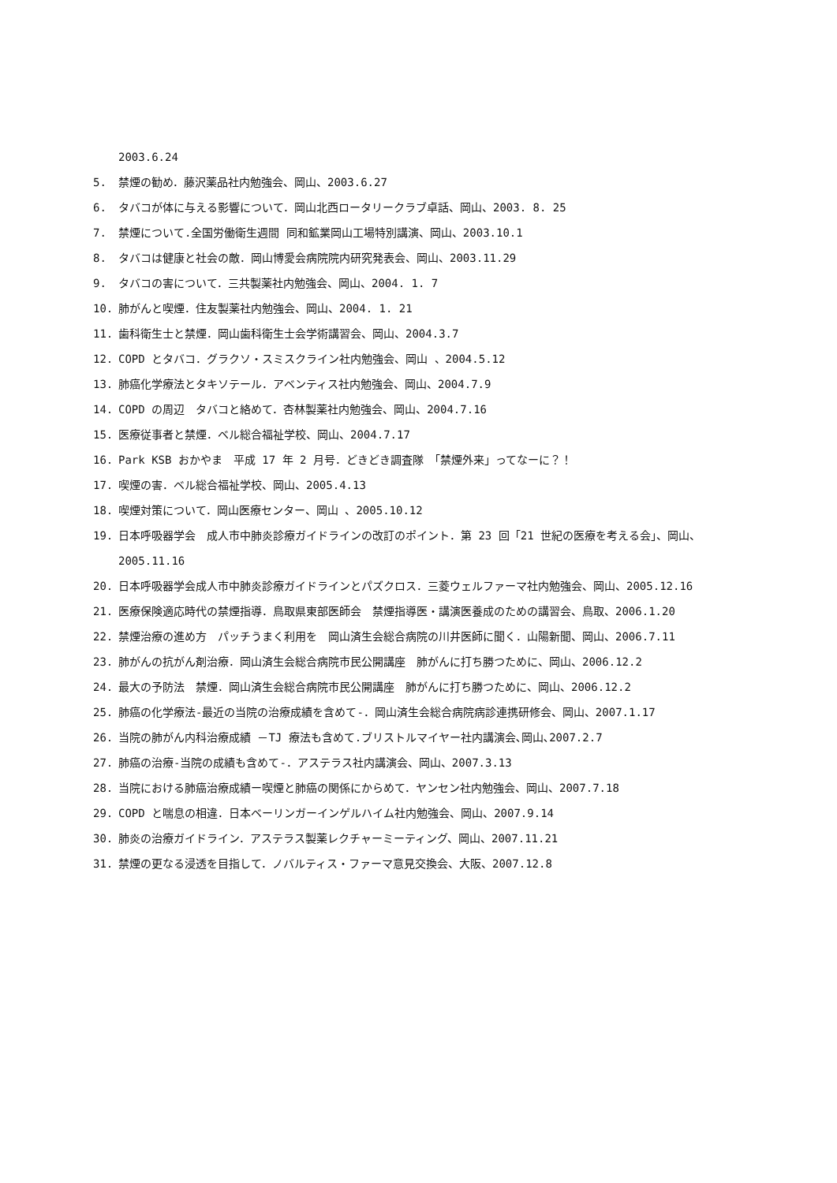2003.6.24
5. 禁煙の勧め．藤沢薬品社内勉強会、岡山、2003.6.27
6. タバコが体に与える影響について．岡山北西ロータリークラブ卓話、岡山、2003. 8. 25
7. 禁煙について.全国労働衛生週間 同和鉱業岡山工場特別講演、岡山、2003.10.1
8. タバコは健康と社会の敵．岡山博愛会病院院内研究発表会、岡山、2003.11.29
9. タバコの害について．三共製薬社内勉強会、岡山、2004. 1. 7
10. 肺がんと喫煙．住友製薬社内勉強会、岡山、2004. 1. 21
11. 歯科衛生士と禁煙．岡山歯科衛生士会学術講習会、岡山、2004.3.7
12. COPD とタバコ．グラクソ・スミスクライン社内勉強会、岡山 、2004.5.12
13. 肺癌化学療法とタキソテール．アベンティス社内勉強会、岡山、2004.7.9
14. COPD の周辺　タバコと絡めて．杏林製薬社内勉強会、岡山、2004.7.16
15. 医療従事者と禁煙．ベル総合福祉学校、岡山、2004.7.17
16. Park KSB おかやま　平成 17 年 2 月号．どきどき調査隊　「禁煙外来」ってなーに？！
17. 喫煙の害．ベル総合福祉学校、岡山、2005.4.13
18. 喫煙対策について．岡山医療センター、岡山 、2005.10.12
19. 日本呼吸器学会　成人市中肺炎診療ガイドラインの改訂のポイント．第 23 回「21 世紀の医療を考える会」、岡山、2005.11.16
20. 日本呼吸器学会成人市中肺炎診療ガイドラインとパズクロス．三菱ウェルファーマ社内勉強会、岡山、2005.12.16
21. 医療保険適応時代の禁煙指導．鳥取県東部医師会　禁煙指導医・講演医養成のための講習会、鳥取、2006.1.20
22. 禁煙治療の進め方　パッチうまく利用を　岡山済生会総合病院の川井医師に聞く．山陽新聞、岡山、2006.7.11
23. 肺がんの抗がん剤治療．岡山済生会総合病院市民公開講座　肺がんに打ち勝つために、岡山、2006.12.2
24. 最大の予防法　禁煙．岡山済生会総合病院市民公開講座　肺がんに打ち勝つために、岡山、2006.12.2
25. 肺癌の化学療法-最近の当院の治療成績を含めて-．岡山済生会総合病院病診連携研修会、岡山、2007.1.17
26. 当院の肺がん内科治療成績 －TJ 療法も含めて.ブリストルマイヤー社内講演会､岡山､2007.2.7
27. 肺癌の治療-当院の成績も含めて-．アステラス社内講演会、岡山、2007.3.13
28. 当院における肺癌治療成績ー喫煙と肺癌の関係にからめて．ヤンセン社内勉強会、岡山、2007.7.18
29. COPD と喘息の相違．日本ベーリンガーインゲルハイム社内勉強会、岡山、2007.9.14
30. 肺炎の治療ガイドライン．アステラス製薬レクチャーミーティング、岡山、2007.11.21
31. 禁煙の更なる浸透を目指して．ノバルティス・ファーマ意見交換会、大阪、2007.12.8